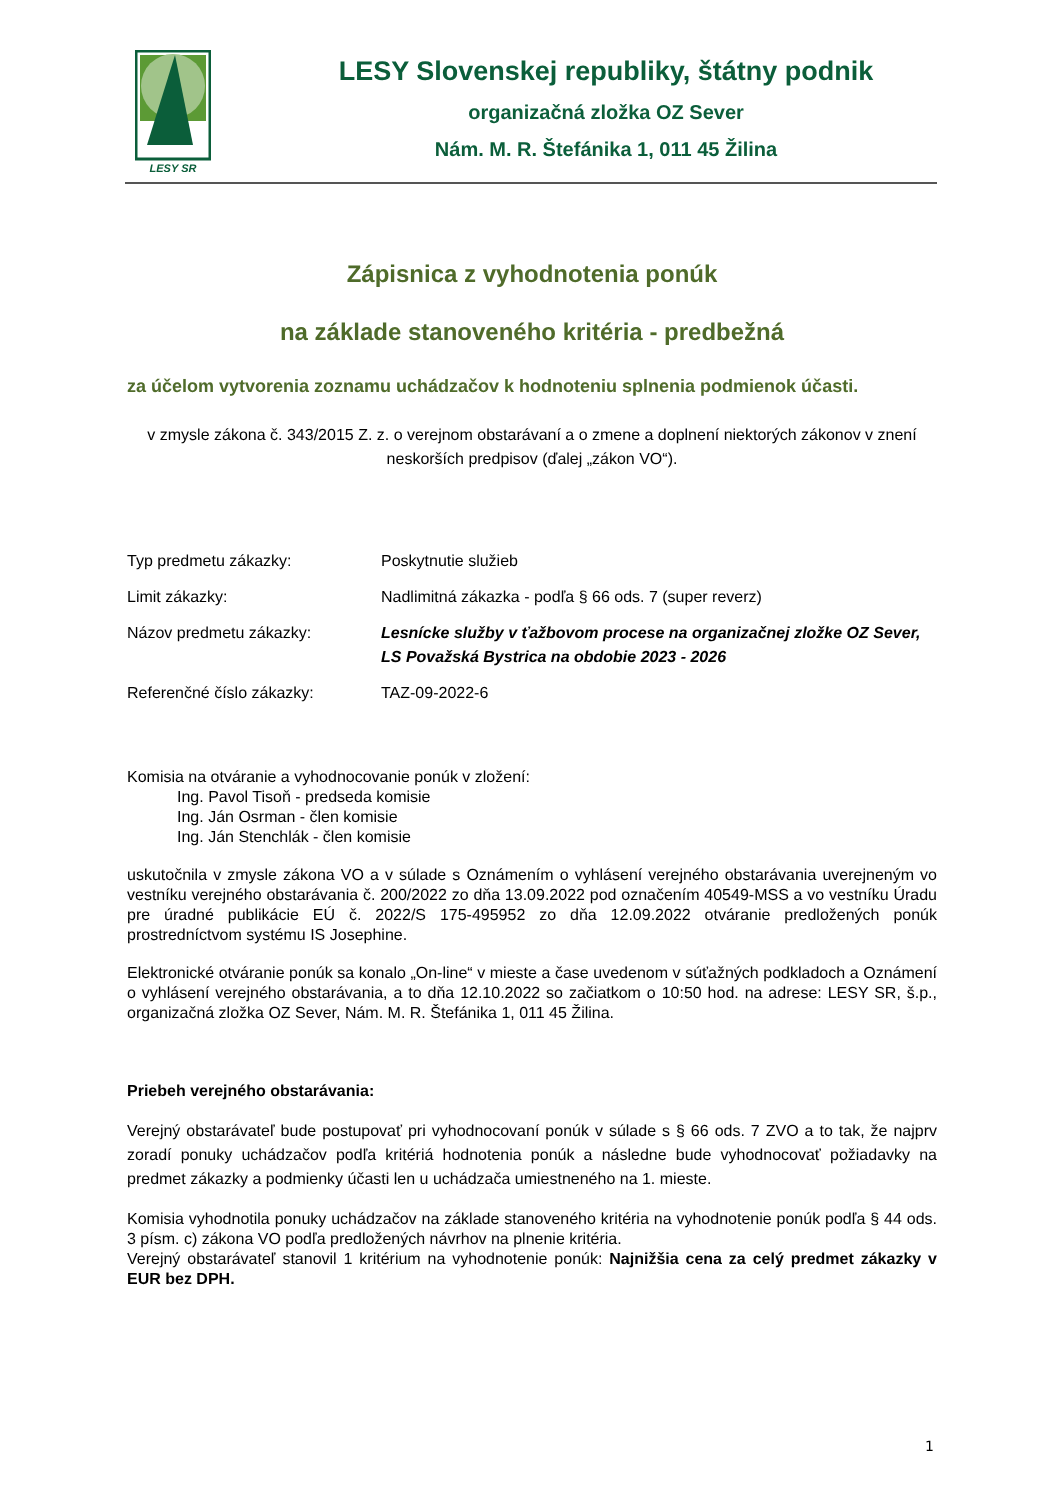LESY SR
LESY Slovenskej republiky, štátny podnik
organizačná zložka OZ Sever
Nám. M. R. Štefánika 1, 011 45 Žilina
Zápisnica z vyhodnotenia ponúk
na základe stanoveného kritéria - predbežná
za účelom vytvorenia zoznamu uchádzačov k hodnoteniu splnenia podmienok účasti.
v zmysle zákona č. 343/2015 Z. z. o verejnom obstarávaní a o zmene a doplnení niektorých zákonov v znení neskorších predpisov (ďalej „zákon VO“).
Typ predmetu zákazky: Poskytnutie služieb
Limit zákazky: Nadlimitná zákazka - podľa § 66 ods. 7 (super reverz)
Názov predmetu zákazky: Lesnícke služby v ťažbovom procese na organizačnej zložke OZ Sever, LS Považská Bystrica na obdobie 2023 - 2026
Referenčné číslo zákazky: TAZ-09-2022-6
Komisia na otváranie a vyhodnocovanie ponúk v zložení:
Ing. Pavol Tisoň - predseda komisie
Ing. Ján Osrman - člen komisie
Ing. Ján Stenchlák - člen komisie
uskutočnila v zmysle zákona VO a v súlade s Oznámením o vyhlásení verejného obstarávania uverejneným vo vestníku verejného obstarávania č. 200/2022 zo dňa 13.09.2022 pod označením 40549-MSS a vo vestníku Úradu pre úradné publikácie EÚ č. 2022/S 175-495952 zo dňa 12.09.2022 otváranie predložených ponúk prostredníctvom systému IS Josephine.
Elektronické otváranie ponúk sa konalo „On-line“ v mieste a čase uvedenom v súťažných podkladoch a Oznámení o vyhlásení verejného obstarávania, a to dňa 12.10.2022 so začiatkom o 10:50 hod. na adrese: LESY SR, š.p., organizačná zložka OZ Sever, Nám. M. R. Štefánika 1, 011 45 Žilina.
Priebeh verejného obstarávania:
Verejný obstarávateľ bude postupovať pri vyhodnocovaní ponúk v súlade s § 66 ods. 7 ZVO a to tak, že najprv zoradí ponuky uchádzačov podľa kritériá hodnotenia ponúk a následne bude vyhodnocovať požiadavky na predmet zákazky a podmienky účasti len u uchádzača umiestneného na 1. mieste.
Komisia vyhodnotila ponuky uchádzačov na základe stanoveného kritéria na vyhodnotenie ponúk podľa § 44 ods. 3 písm. c) zákona VO podľa predložených návrhov na plnenie kritéria.
Verejný obstarávateľ stanovil 1 kritérium na vyhodnotenie ponúk: Najnižšia cena za celý predmet zákazky v EUR bez DPH.
1